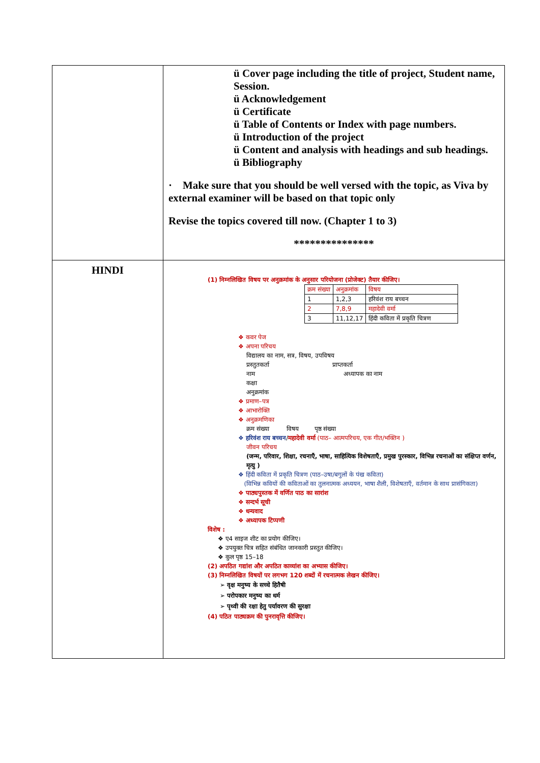| | ü Cover page including the title of project, Student name, Session. ü Acknowledgement ü Certificate ü Table of Contents or Index with page numbers. ü Introduction of the project ü Content and analysis with headings and sub headings. ü Bibliography · Make sure that you should be well versed with the topic, as Viva by external examiner will be based on that topic only Revise the topics covered till now. (Chapter 1 to 3) *************** |
| HINDI | (1) निम्नलिखित विषय पर अनुक्रमांक के अनुसार परियोजना (प्रोजेक्ट) तैयार कीजिए। / क्रम संख्या / अनुक्रमांक / विषय / / 1 / 1,2,3 / हरिवंश राय बच्चन / / 2 / 7,8,9 / महादेवी वर्मा / / 3 / 11,12,17 / हिंदी कविता में प्रकृति चित्रण / ❖ कवर पेज ❖ अपना परिचय विद्यालय का नाम, सत्र, विषय, उपविषय प्रस्तुतकर्ता प्राप्तकर्ता नाम अध्यापक का नाम कक्षा अनुक्रमांक ❖ प्रमाण–पत्र ❖ आभारोक्ति ❖ अनुक्रमणिका क्रम संख्या विषय पृष्ठ संख्या ❖ हरिवंश राय बच्चन / महादेवी वर्मा (पाठ– आत्मपरिचय, एक गीत/भक्तिन ) जीवन परिचय (जन्म, परिवार, शिक्षा, रचनाएँ, भाषा, साहित्यिक विशेषताएँ, प्रमुख पुरस्कार, विभिन्न रचनाओं का संक्षिप्त वर्णन, मृत्यु ) ❖ हिंदी कविता में प्रकृति चित्रण (पाठ–उषा/बगुलों के पंख कविता) (विभिन्न कवियों की कविताओं का तुलनात्मक अध्ययन, भाषा शैली, विशेषताएँ, वर्तमान के साथ प्रासंगिकता) ❖ पाठ्यपुस्तक में वर्णित पाठ का सारांश ❖ सन्दर्भ सूची ❖ धन्यवाद ❖ अध्यापक टिप्पणी विशेष : ❖ ए4 साइज शीट का प्रयोग कीजिए। ❖ उपयुक्त चित्र सहित संबंधित जानकारी प्रस्तुत कीजिए। ❖ कुल पृष्ठ 15–18 (2) अपठित गद्यांश और अपठित काव्यांश का अभ्यास कीजिए। (3) निम्नलिखित विषयों पर लगभग 120 शब्दों में रचनात्मक लेखन कीजिए। ➢ वृक्ष मनुष्य के सच्चे हितैषी ➢ परोपकार मनुष्य का धर्म ➢ पृथ्वी की रक्षा हेतु पर्यावरण की सुरक्षा (4) पठित पाठ्यक्रम की पुनरावृत्ति कीजिए। |